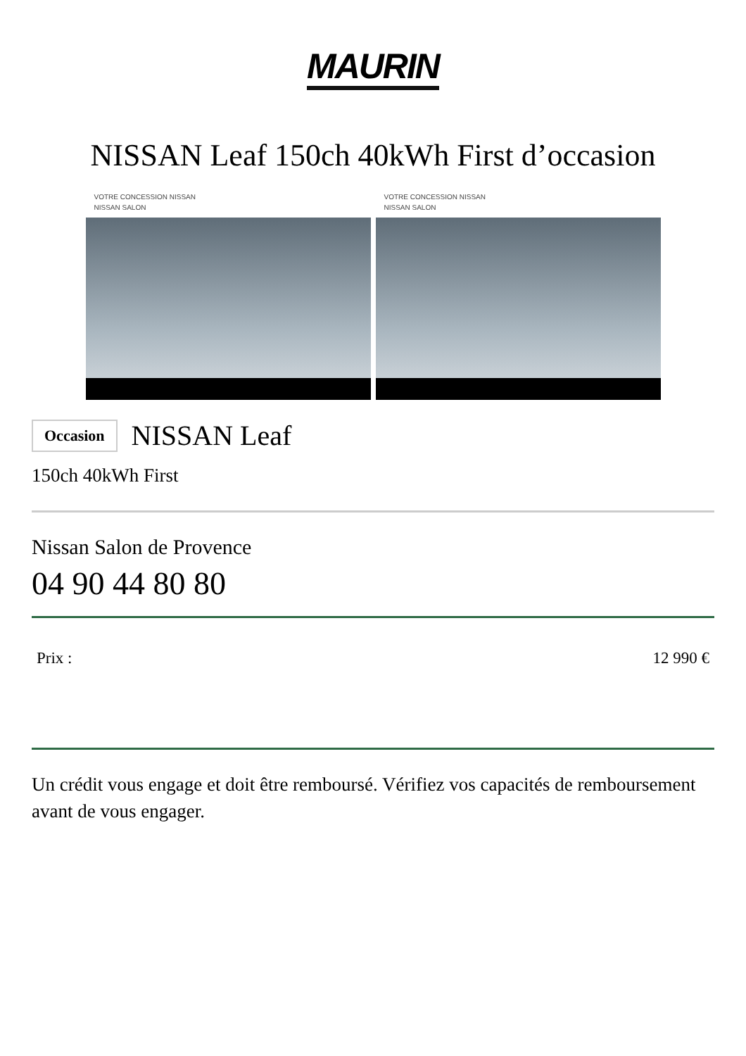MAURIN
NISSAN Leaf 150ch 40kWh First d’occasion
VOTRE CONCESSION NISSAN
NISSAN SALON
VOTRE CONCESSION NISSAN
NISSAN SALON
Occasion NISSAN Leaf
150ch 40kWh First
Nissan Salon de Provence
04 90 44 80 80
Prix : 12 990 €
Un crédit vous engage et doit être remboursé. Vérifiez vos capacités de remboursement avant de vous engager.